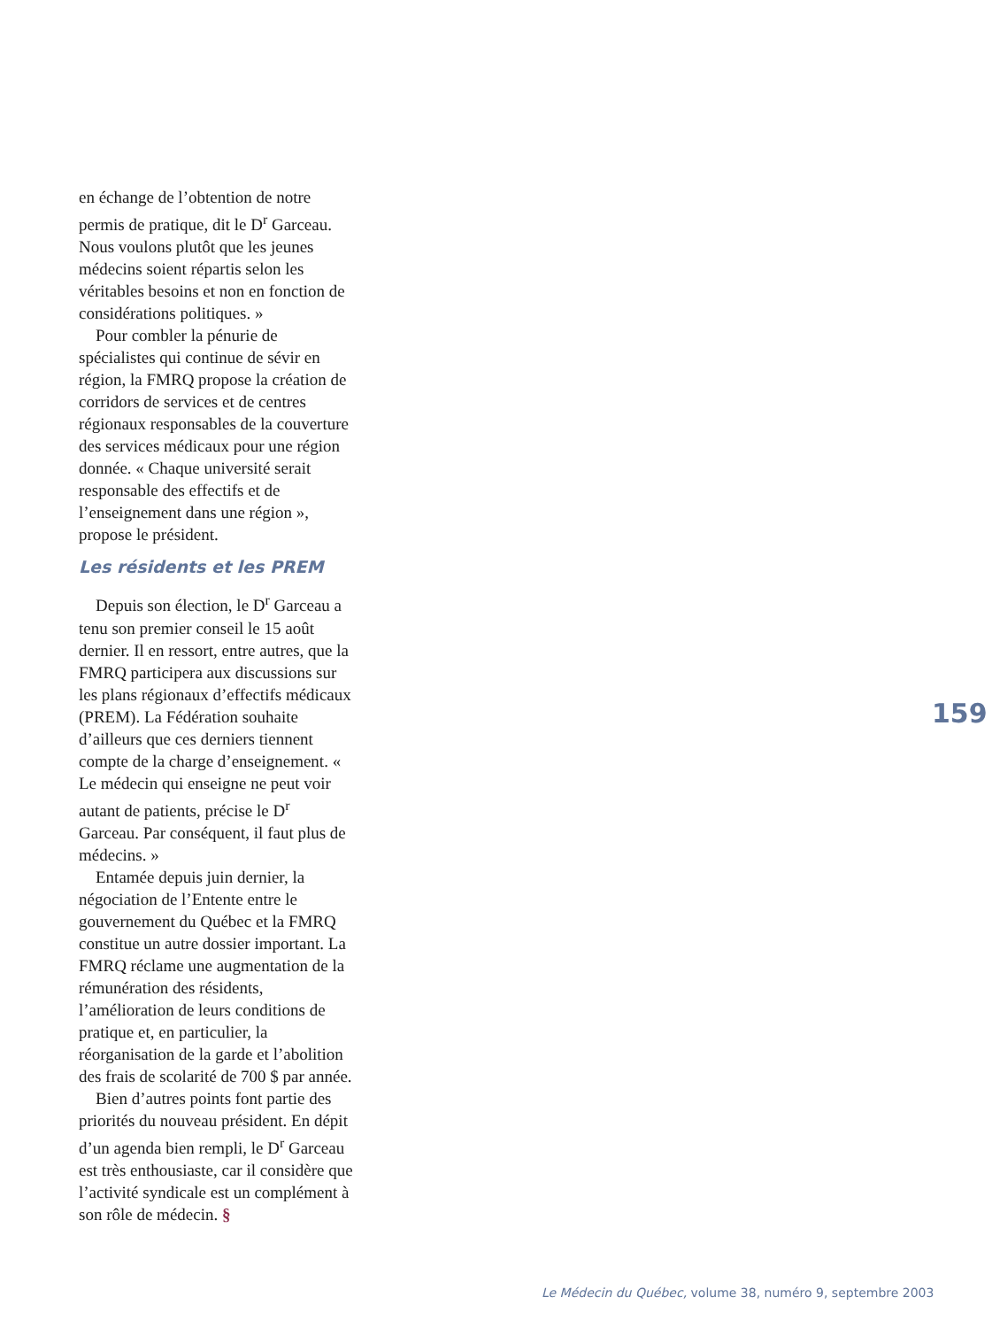en échange de l’obtention de notre permis de pratique, dit le D<sup>r</sup> Garceau. Nous voulons plutôt que les jeunes médecins soient répartis selon les véritables besoins et non en fonction de considérations politiques. »
Pour combler la pénurie de spécialistes qui continue de sévir en région, la FMRQ propose la création de corridors de services et de centres régionaux responsables de la couverture des services médicaux pour une région donnée. « Chaque université serait responsable des effectifs et de l’enseignement dans une région », propose le président.
Les résidents et les PREM
Depuis son élection, le D<sup>r</sup> Garceau a tenu son premier conseil le 15 août dernier. Il en ressort, entre autres, que la FMRQ participera aux discussions sur les plans régionaux d’effectifs médicaux (PREM). La Fédération souhaite d’ailleurs que ces derniers tiennent compte de la charge d’enseignement. « Le médecin qui enseigne ne peut voir autant de patients, précise le D<sup>r</sup> Garceau. Par conséquent, il faut plus de médecins. »
Entamée depuis juin dernier, la négociation de l’Entente entre le gouvernement du Québec et la FMRQ constitue un autre dossier important. La FMRQ réclame une augmentation de la rémunération des résidents, l’amélioration de leurs conditions de pratique et, en particulier, la réorganisation de la garde et l’abolition des frais de scolarité de 700 $ par année.
Bien d’autres points font partie des priorités du nouveau président. En dépit d’un agenda bien rempli, le D<sup>r</sup> Garceau est très enthousiaste, car il considère que l’activité syndicale est un complément à son rôle de médecin. §
159
Le Médecin du Québec, volume 38, numéro 9, septembre 2003